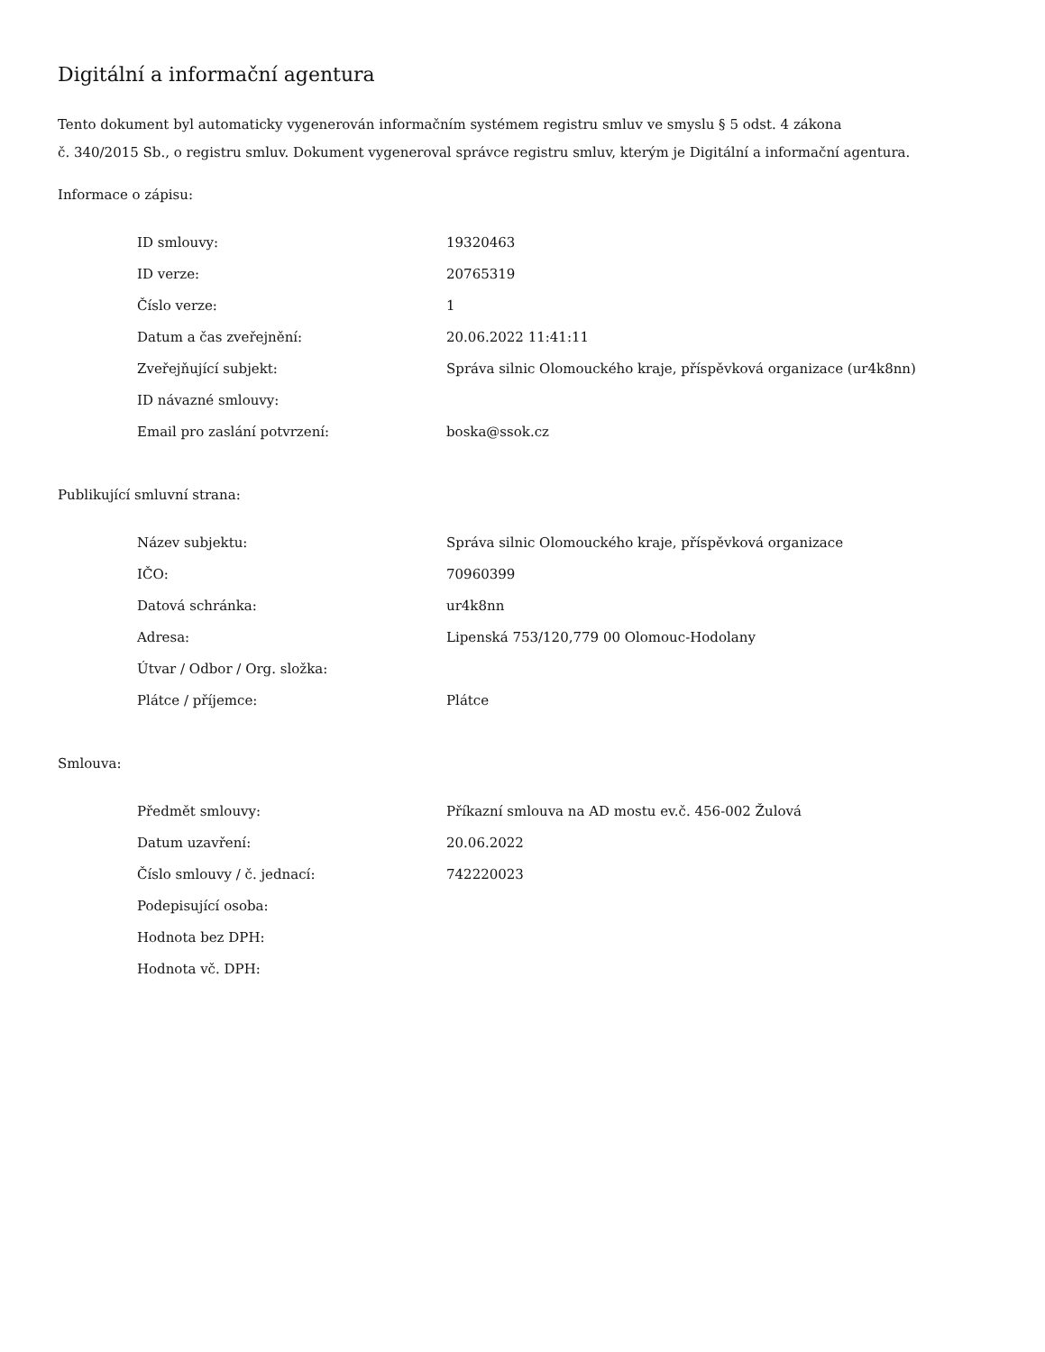Digitální a informační agentura
Tento dokument byl automaticky vygenerován informačním systémem registru smluv ve smyslu § 5 odst. 4 zákona
č. 340/2015 Sb., o registru smluv. Dokument vygeneroval správce registru smluv, kterým je Digitální a informační agentura.
Informace o zápisu:
| ID smlouvy: | 19320463 |
| ID verze: | 20765319 |
| Číslo verze: | 1 |
| Datum a čas zveřejnění: | 20.06.2022 11:41:11 |
| Zveřejňující subjekt: | Správa silnic Olomouckého kraje, příspěvková organizace (ur4k8nn) |
| ID návazné smlouvy: | |
| Email pro zaslání potvrzení: | boska@ssok.cz |
Publikující smluvní strana:
| Název subjektu: | Správa silnic Olomouckého kraje, příspěvková organizace |
| IČO: | 70960399 |
| Datová schránka: | ur4k8nn |
| Adresa: | Lipenská 753/120,779 00 Olomouc-Hodolany |
| Útvar / Odbor / Org. složka: | |
| Plátce / příjemce: | Plátce |
Smlouva:
| Předmět smlouvy: | Příkazní smlouva na AD mostu ev.č. 456-002 Žulová |
| Datum uzavření: | 20.06.2022 |
| Číslo smlouvy / č. jednací: | 742220023 |
| Podepisující osoba: | |
| Hodnota bez DPH: | |
| Hodnota vč. DPH: | |